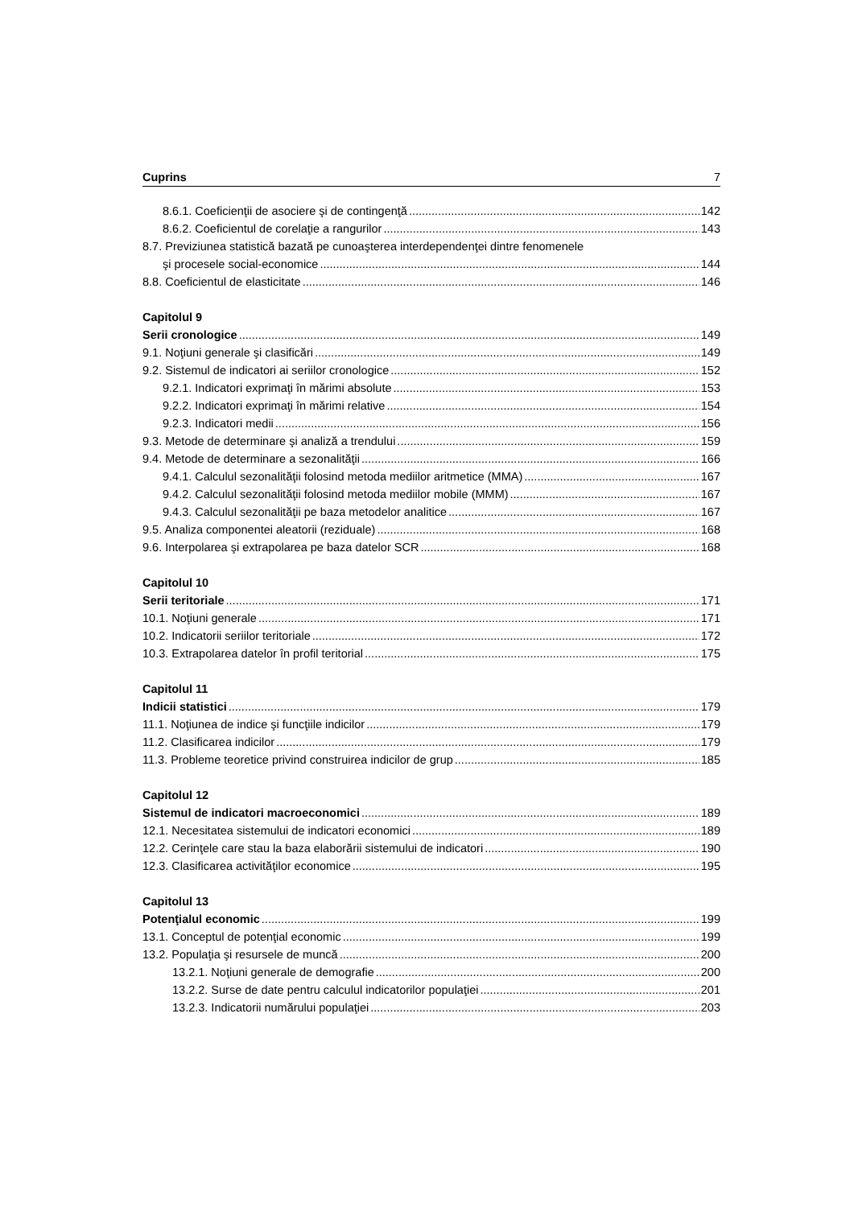Cuprins 7
8.6.1. Coeficienţii de asociere şi de contingenţă 142
8.6.2. Coeficientul de corelaţie a rangurilor 143
8.7. Previziunea statistică bazată pe cunoaşterea interdependenţei dintre fenomenele
şi procesele social-economice 144
8.8. Coeficientul de elasticitate 146
Capitolul 9
Serii cronologice 149
9.1. Noţiuni generale şi clasificări 149
9.2. Sistemul de indicatori ai seriilor cronologice 152
9.2.1. Indicatori exprimaţi în mărimi absolute 153
9.2.2. Indicatori exprimaţi în mărimi relative 154
9.2.3. Indicatori medii 156
9.3. Metode de determinare şi analiză a trendului 159
9.4. Metode de determinare a sezonalităţii 166
9.4.1. Calculul sezonalităţii folosind metoda mediilor aritmetice (MMA) 167
9.4.2. Calculul sezonalităţii folosind metoda mediilor mobile (MMM) 167
9.4.3. Calculul sezonalităţii pe baza metodelor analitice 167
9.5. Analiza componentei aleatorii (reziduale) 168
9.6. Interpolarea şi extrapolarea pe baza datelor SCR 168
Capitolul 10
Serii teritoriale 171
10.1. Noţiuni generale 171
10.2. Indicatorii seriilor teritoriale 172
10.3. Extrapolarea datelor în profil teritorial 175
Capitolul 11
Indicii statistici 179
11.1. Noţiunea de indice şi funcţiile indicilor 179
11.2. Clasificarea indicilor 179
11.3. Probleme teoretice privind construirea indicilor de grup 185
Capitolul 12
Sistemul de indicatori macroeconomici 189
12.1. Necesitatea sistemului de indicatori economici 189
12.2. Cerinţele care stau la baza elaborării sistemului de indicatori 190
12.3. Clasificarea activităţilor economice 195
Capitolul 13
Potenţialul economic 199
13.1. Conceptul de potenţial economic 199
13.2. Populaţia şi resursele de muncă 200
13.2.1. Noţiuni generale de demografie 200
13.2.2. Surse de date pentru calculul indicatorilor populaţiei 201
13.2.3. Indicatorii numărului populaţiei 203